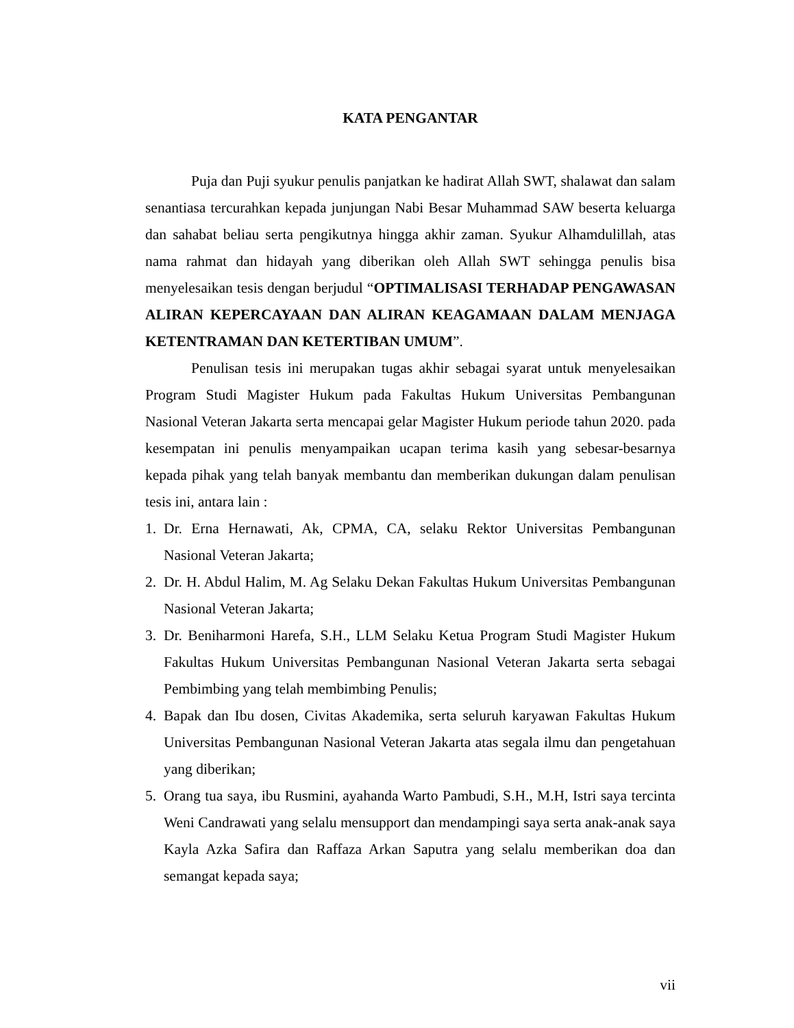KATA PENGANTAR
Puja dan Puji syukur penulis panjatkan ke hadirat Allah SWT, shalawat dan salam senantiasa tercurahkan kepada junjungan Nabi Besar Muhammad SAW beserta keluarga dan sahabat beliau serta pengikutnya hingga akhir zaman. Syukur Alhamdulillah, atas nama rahmat dan hidayah yang diberikan oleh Allah SWT sehingga penulis bisa menyelesaikan tesis dengan berjudul “OPTIMALISASI TERHADAP PENGAWASAN ALIRAN KEPERCAYAAN DAN ALIRAN KEAGAMAAN DALAM MENJAGA KETENTRAMAN DAN KETERTIBAN UMUM”.
Penulisan tesis ini merupakan tugas akhir sebagai syarat untuk menyelesaikan Program Studi Magister Hukum pada Fakultas Hukum Universitas Pembangunan Nasional Veteran Jakarta serta mencapai gelar Magister Hukum periode tahun 2020. pada kesempatan ini penulis menyampaikan ucapan terima kasih yang sebesar-besarnya kepada pihak yang telah banyak membantu dan memberikan dukungan dalam penulisan tesis ini, antara lain :
1. Dr. Erna Hernawati, Ak, CPMA, CA, selaku Rektor Universitas Pembangunan Nasional Veteran Jakarta;
2. Dr. H. Abdul Halim, M. Ag Selaku Dekan Fakultas Hukum Universitas Pembangunan Nasional Veteran Jakarta;
3. Dr. Beniharmoni Harefa, S.H., LLM Selaku Ketua Program Studi Magister Hukum Fakultas Hukum Universitas Pembangunan Nasional Veteran Jakarta serta sebagai Pembimbing yang telah membimbing Penulis;
4. Bapak dan Ibu dosen, Civitas Akademika, serta seluruh karyawan Fakultas Hukum Universitas Pembangunan Nasional Veteran Jakarta atas segala ilmu dan pengetahuan yang diberikan;
5. Orang tua saya, ibu Rusmini, ayahanda Warto Pambudi, S.H., M.H, Istri saya tercinta Weni Candrawati yang selalu mensupport dan mendampingi saya serta anak-anak saya Kayla Azka Safira dan Raffaza Arkan Saputra yang selalu memberikan doa dan semangat kepada saya;
vii